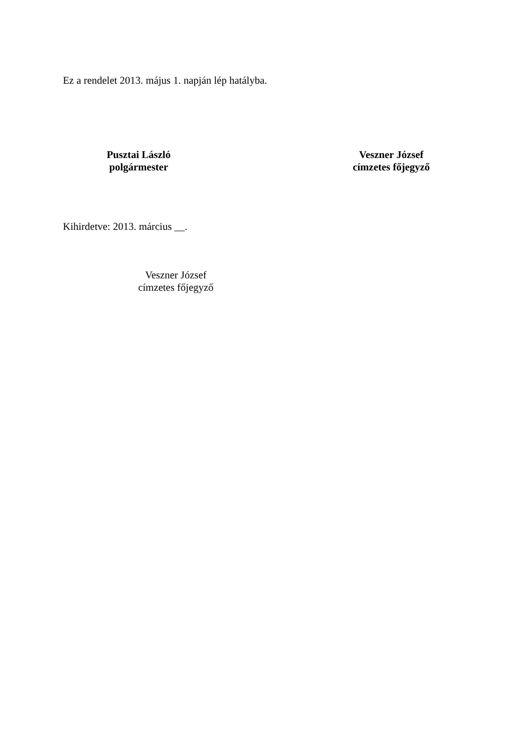Ez a rendelet 2013. május 1. napján lép hatályba.
Pusztai László
polgármester
Veszner József
címzetes főjegyző
Kihirdetve: 2013. március __.
Veszner József
címzetes főjegyző